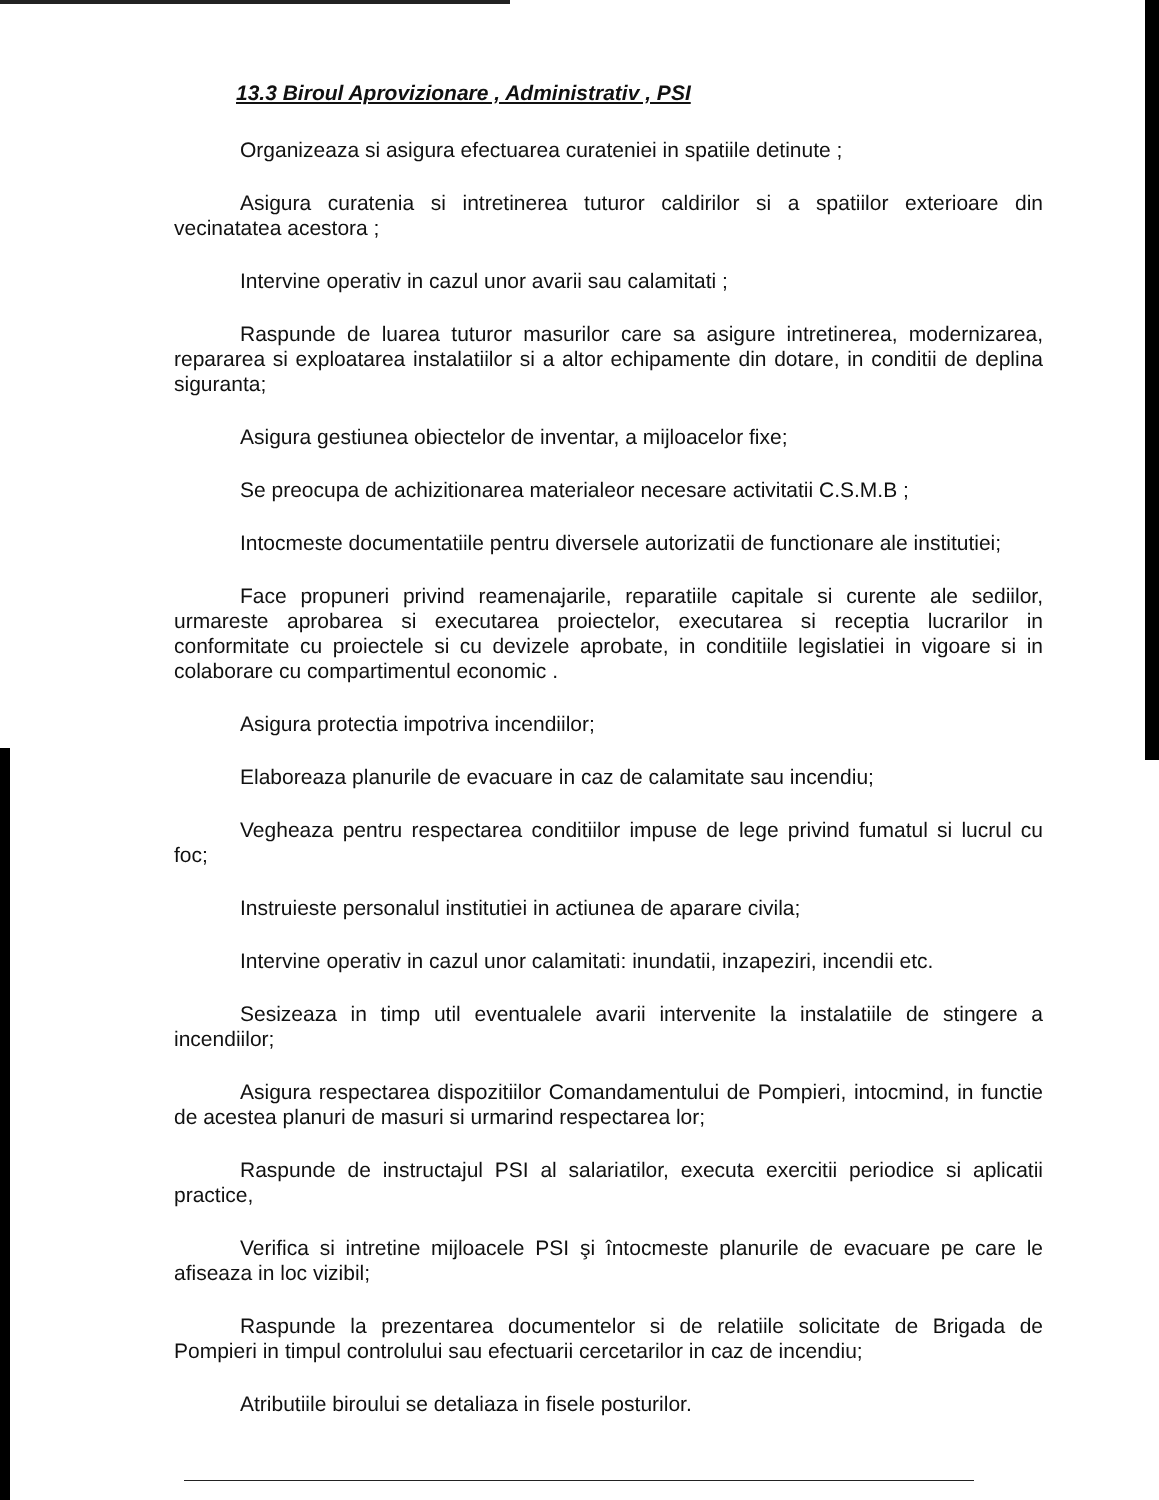13.3 Biroul Aprovizionare , Administrativ , PSI
Organizeaza si asigura efectuarea curateniei in spatiile detinute ;
Asigura curatenia si intretinerea tuturor caldirilor si a spatiilor exterioare din vecinatatea acestora ;
Intervine operativ in cazul unor avarii sau calamitati ;
Raspunde de luarea tuturor masurilor care sa asigure intretinerea, modernizarea, repararea si exploatarea instalatiilor si a altor echipamente din dotare, in conditii de deplina siguranta;
Asigura gestiunea obiectelor de inventar, a mijloacelor fixe;
Se preocupa de achizitionarea materialeor necesare activitatii C.S.M.B ;
Intocmeste documentatiile pentru diversele autorizatii de functionare ale institutiei;
Face propuneri privind reamenajarile, reparatiile capitale si curente ale sediilor, urmareste aprobarea si executarea proiectelor, executarea si receptia lucrarilor in conformitate cu proiectele si cu devizele aprobate, in conditiile legislatiei in vigoare si in colaborare cu compartimentul economic .
Asigura protectia impotriva incendiilor;
Elaboreaza planurile de evacuare in caz de calamitate sau incendiu;
Vegheaza pentru respectarea conditiilor impuse de lege privind fumatul si lucrul cu foc;
Instruieste personalul institutiei in actiunea de aparare civila;
Intervine operativ in cazul unor calamitati: inundatii, inzapeziri, incendii etc.
Sesizeaza in timp util eventualele avarii intervenite la instalatiile de stingere a incendiilor;
Asigura respectarea dispozitiilor Comandamentului de Pompieri, intocmind, in functie de acestea planuri de masuri si urmarind respectarea lor;
Raspunde de instructajul PSI al salariatilor, executa exercitii periodice si aplicatii practice,
Verifica si intretine mijloacele PSI şi întocmeste planurile de evacuare pe care le afiseaza in loc vizibil;
Raspunde la prezentarea documentelor si de relatiile solicitate de Brigada de Pompieri in timpul controlului sau efectuarii cercetarilor in caz de incendiu;
Atributiile biroului se detaliaza in fisele posturilor.